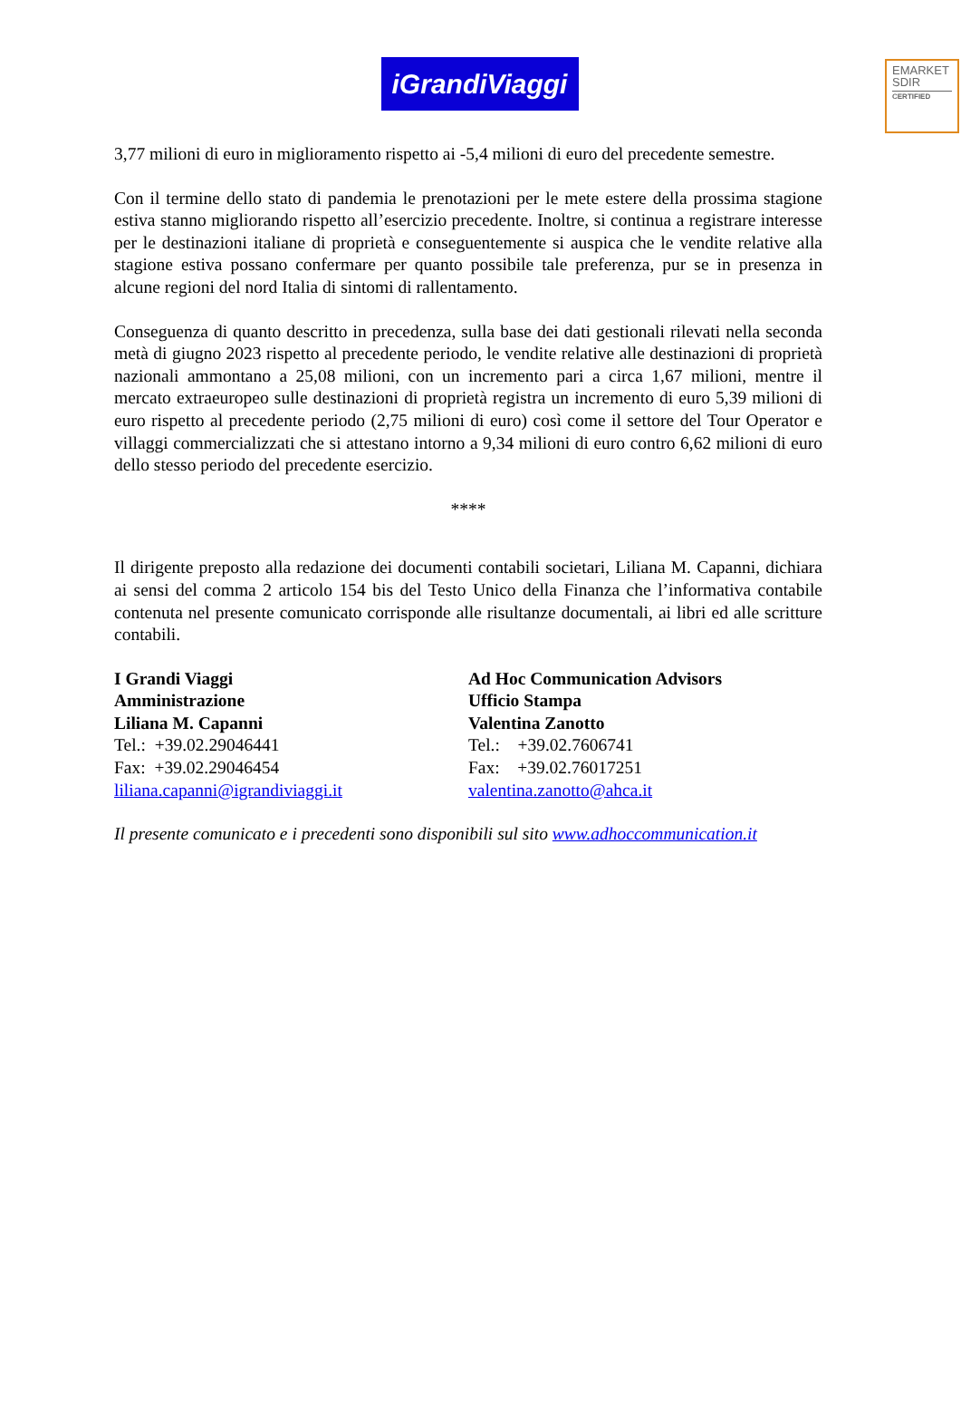EMARKET
SDIR
CERTIFIED
iGrandiViaggi
3,77 milioni di euro in miglioramento rispetto ai -5,4 milioni di euro del precedente semestre.
Con il termine dello stato di pandemia le prenotazioni per le mete estere della prossima stagione estiva stanno migliorando rispetto all’esercizio precedente. Inoltre, si continua a registrare interesse per le destinazioni italiane di proprietà e conseguentemente si auspica che le vendite relative alla stagione estiva possano confermare per quanto possibile tale preferenza, pur se in presenza in alcune regioni del nord Italia di sintomi di rallentamento.
Conseguenza di quanto descritto in precedenza, sulla base dei dati gestionali rilevati nella seconda metà di giugno 2023 rispetto al precedente periodo, le vendite relative alle destinazioni di proprietà nazionali ammontano a 25,08 milioni, con un incremento pari a circa 1,67 milioni, mentre il mercato extraeuropeo sulle destinazioni di proprietà registra un incremento di euro 5,39 milioni di euro rispetto al precedente periodo (2,75 milioni di euro) così come il settore del Tour Operator e villaggi commercializzati che si attestano intorno a 9,34 milioni di euro contro 6,62 milioni di euro dello stesso periodo del precedente esercizio.
****
Il dirigente preposto alla redazione dei documenti contabili societari, Liliana M. Capanni, dichiara ai sensi del comma 2 articolo 154 bis del Testo Unico della Finanza che l’informativa contabile contenuta nel presente comunicato corrisponde alle risultanze documentali, ai libri ed alle scritture contabili.
I Grandi Viaggi
Amministrazione
Liliana M. Capanni
Tel.: +39.02.29046441
Fax: +39.02.29046454
liliana.capanni@igrandiviaggi.it
Ad Hoc Communication Advisors
Ufficio Stampa
Valentina Zanotto
Tel.: +39.02.7606741
Fax: +39.02.76017251
valentina.zanotto@ahca.it
Il presente comunicato e i precedenti sono disponibili sul sito www.adhoccommunication.it